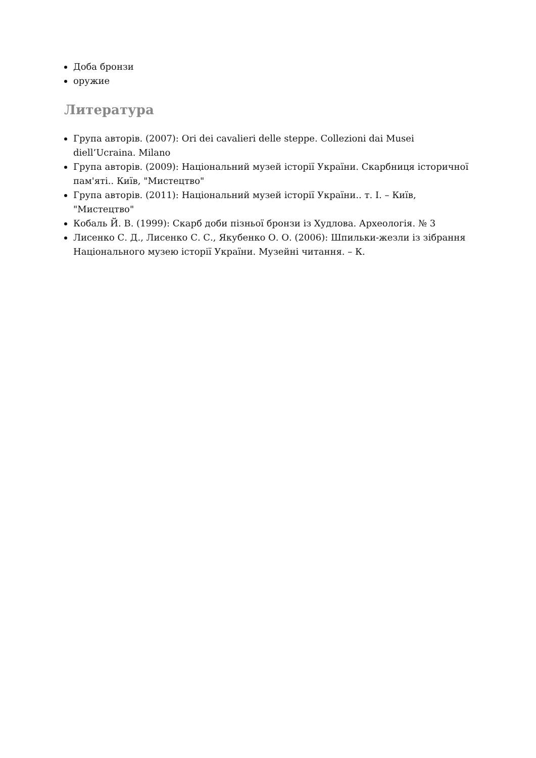Доба бронзи
оружие
Литература
Група авторів. (2007): Ori dei cavalieri delle steppe. Collezioni dai Musei diell’Ucraina. Milano
Група авторів. (2009): Національний музей історії України. Скарбниця історичної пам'яті.. Київ, "Мистецтво"
Група авторів. (2011): Національний музей історії України.. т. I. – Київ, "Мистецтво"
Кобаль Й. В. (1999): Скарб доби пізньої бронзи із Худлова. Археологія. № 3
Лисенко С. Д., Лисенко С. С., Якубенко О. О. (2006): Шпильки-жезли із зібрання Національного музею історії України. Музейні читання. – К.